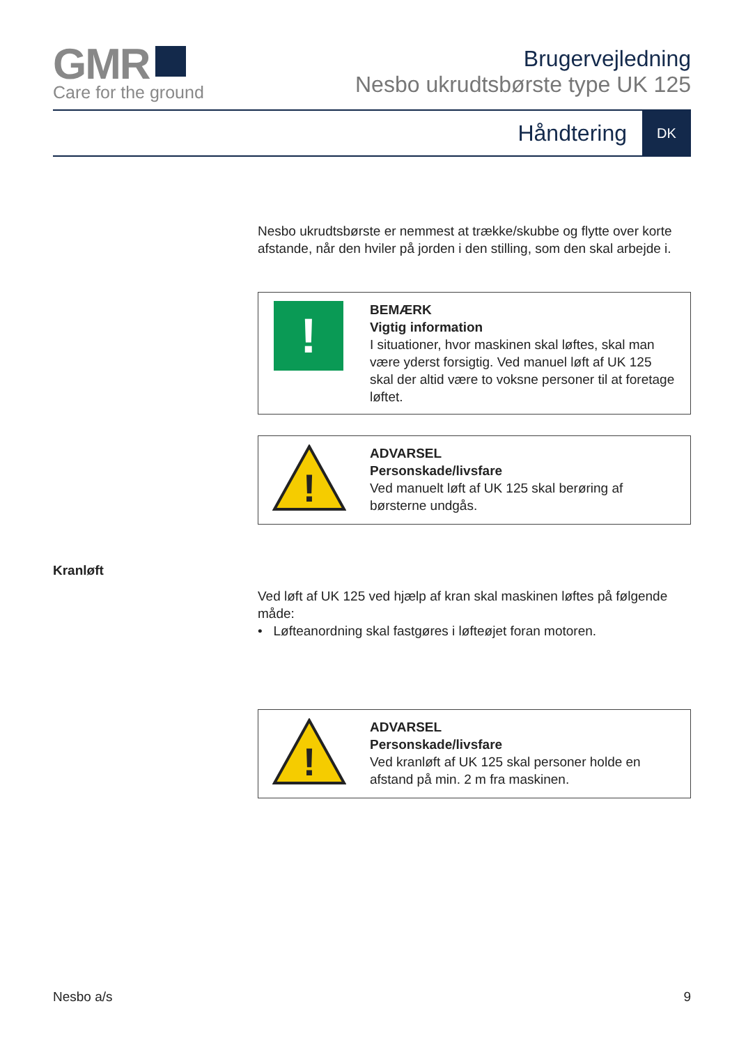GMR
Care for the ground
Brugervejledning
Nesbo ukrudtsbørste type UK 125
Håndtering
DK
Nesbo ukrudtsbørste er nemmest at trække/skubbe og flytte over korte afstande, når den hviler på jorden i den stilling, som den skal arbejde i.
!
BEMÆRK
Vigtig information
I situationer, hvor maskinen skal løftes, skal man være yderst forsigtig. Ved manuel løft af UK 125 skal der altid være to voksne personer til at foretage løftet.
!
ADVARSEL
Personskade/livsfare
Ved manuelt løft af UK 125 skal berøring af børsterne undgås.
Ved løft af UK 125 ved hjælp af kran skal maskinen løftes på følgende måde:
• Løfteanordning skal fastgøres i løfteøjet foran motoren.
!
ADVARSEL
Personskade/livsfare
Ved kranløft af UK 125 skal personer holde en afstand på min. 2 m fra maskinen.
Kranløft
Nesbo a/s 9